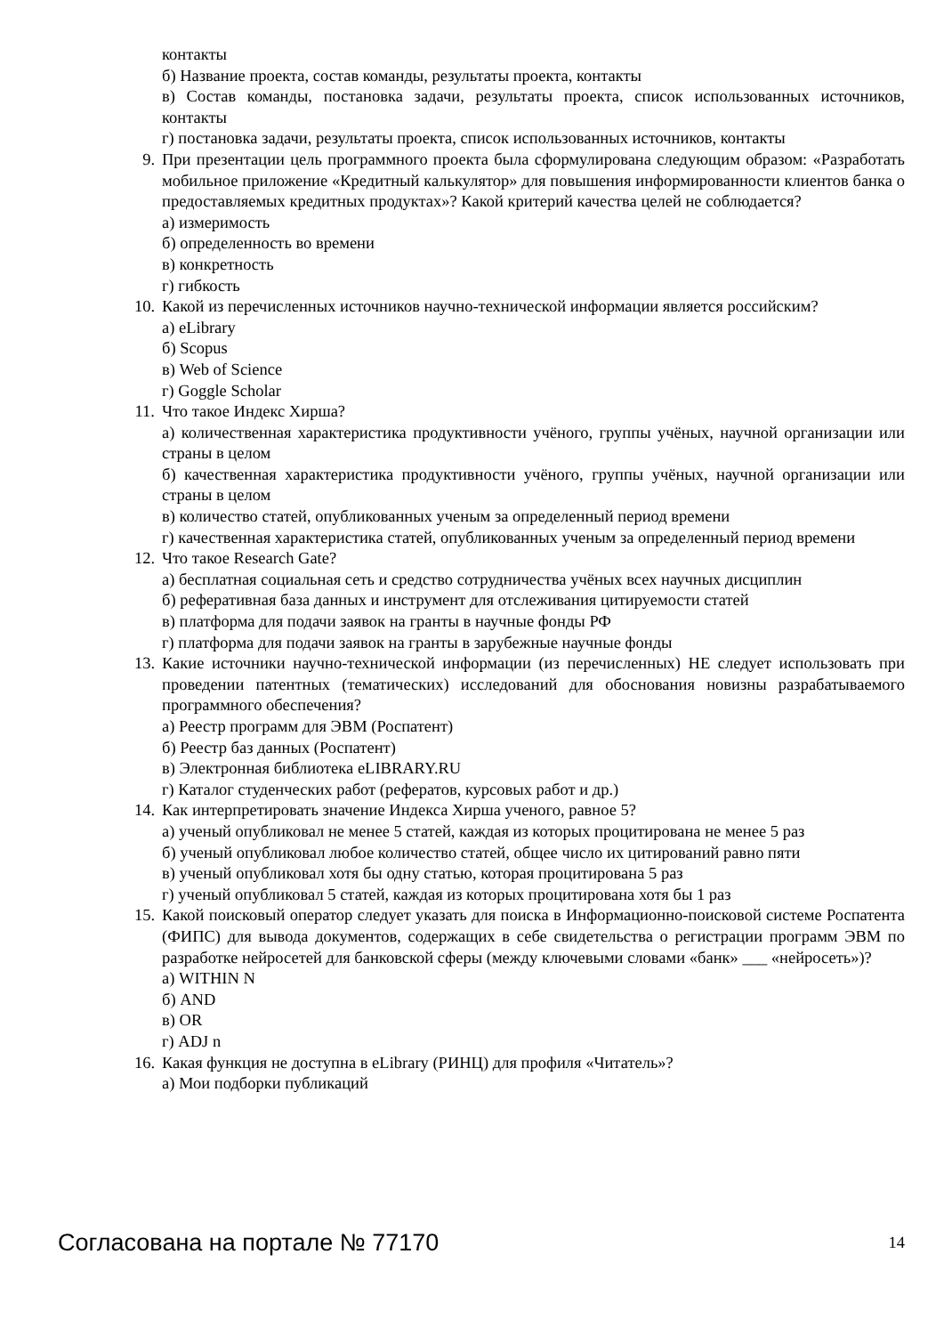контакты
б) Название проекта, состав команды, результаты проекта, контакты
в) Состав команды, постановка задачи, результаты проекта, список использованных источников, контакты
г) постановка задачи, результаты проекта, список использованных источников, контакты
9. При презентации цель программного проекта была сформулирована следующим образом: «Разработать мобильное приложение «Кредитный калькулятор» для повышения информированности клиентов банка о предоставляемых кредитных продуктах»? Какой критерий качества целей не соблюдается?
а) измеримость
б) определенность во времени
в) конкретность
г) гибкость
10. Какой из перечисленных источников научно-технической информации является российским?
а) eLibrary
б) Scopus
в) Web of Science
г) Goggle Scholar
11. Что такое Индекс Хирша?
а) количественная характеристика продуктивности учёного, группы учёных, научной организации или страны в целом
б) качественная характеристика продуктивности учёного, группы учёных, научной организации или страны в целом
в) количество статей, опубликованных ученым за определенный период времени
г) качественная характеристика статей, опубликованных ученым за определенный период времени
12. Что такое Research Gate?
а) бесплатная социальная сеть и средство сотрудничества учёных всех научных дисциплин
б) реферативная база данных и инструмент для отслеживания цитируемости статей
в) платформа для подачи заявок на гранты в научные фонды РФ
г) платформа для подачи заявок на гранты в зарубежные научные фонды
13. Какие источники научно-технической информации (из перечисленных) НЕ следует использовать при проведении патентных (тематических) исследований для обоснования новизны разрабатываемого программного обеспечения?
а) Реестр программ для ЭВМ (Роспатент)
б) Реестр баз данных (Роспатент)
в) Электронная библиотека eLIBRARY.RU
г) Каталог студенческих работ (рефератов, курсовых работ и др.)
14. Как интерпретировать значение Индекса Хирша ученого, равное 5?
а) ученый опубликовал не менее 5 статей, каждая из которых процитирована не менее 5 раз
б) ученый опубликовал любое количество статей, общее число их цитирований равно пяти
в) ученый опубликовал хотя бы одну статью, которая процитирована 5 раз
г) ученый опубликовал 5 статей, каждая из которых процитирована хотя бы 1 раз
15. Какой поисковый оператор следует указать для поиска в Информационно-поисковой системе Роспатента (ФИПС) для вывода документов, содержащих в себе свидетельства о регистрации программ ЭВМ по разработке нейросетей для банковской сферы (между ключевыми словами «банк» ___ «нейросеть»)?
а) WITHIN N
б) AND
в) OR
г) ADJ n
16. Какая функция не доступна в eLibrary (РИНЦ) для профиля «Читатель»?
а) Мои подборки публикаций
Согласована на портале № 77170 14